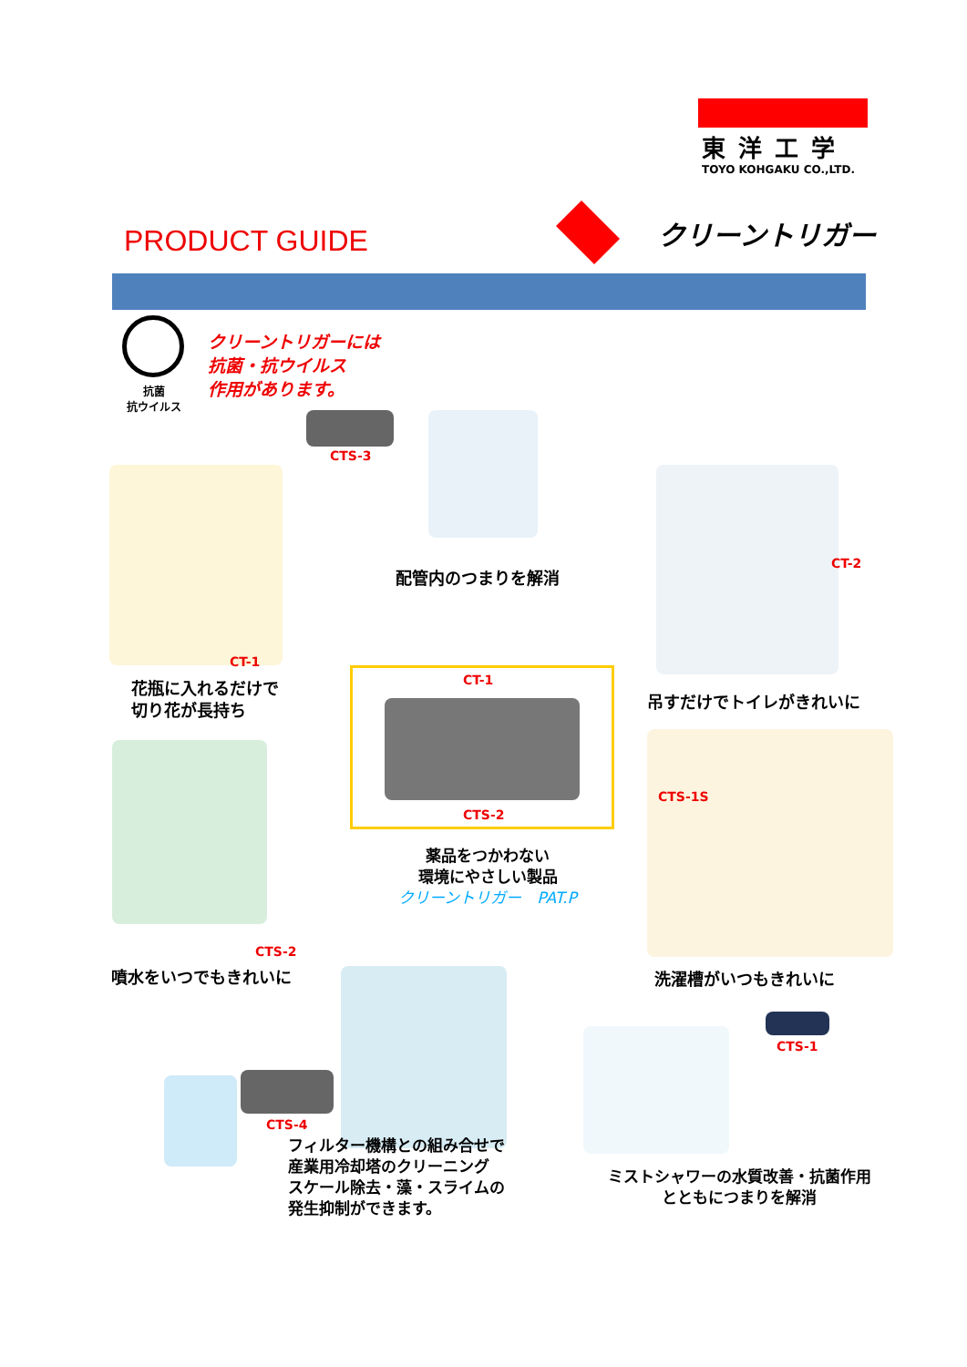東洋工学
TOYO KOHGAKU CO.,LTD.
PRODUCT GUIDE クリーントリガー
抗菌
抗ウイルス
クリーントリガーには
抗菌・抗ウイルス
作用があります。
CTS-3
配管内のつまりを解消
CT-1
花瓶に入れるだけで
切り花が長持ち
CT-2
吊すだけでトイレがきれいに
CT-1
CTS-2
薬品をつかわない
環境にやさしい製品
クリーントリガー　PAT.P
CTS-2
噴水をいつでもきれいに
CTS-1S
洗濯槽がいつもきれいに
CTS-4
フィルター機構との組み合せで
産業用冷却塔のクリーニング
スケール除去・藻・スライムの
発生抑制ができます。
CTS-1
ミストシャワーの水質改善・抗菌作用
とともにつまりを解消